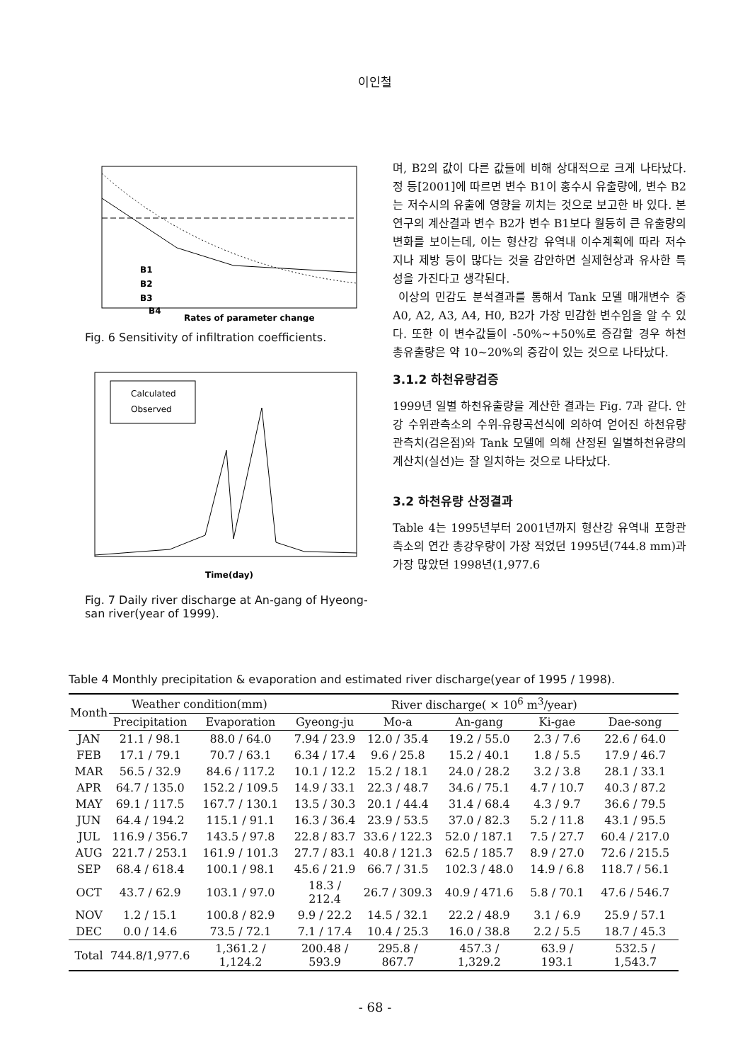이인철
B1
B2
B3
B4
Rates of parameter change
Fig. 6 Sensitivity of infiltration coefficients.
Calculated
Observed
Time(day)
Fig. 7 Daily river discharge at An-gang of Hyeong-san river(year of 1999).
며, B2의 값이 다른 값들에 비해 상대적으로 크게 나타났다. 정 등[2001]에 따르면 변수 B1이 홍수시 유출량에, 변수 B2는 저수시의 유출에 영향을 끼치는 것으로 보고한 바 있다. 본 연구의 계산결과 변수 B2가 변수 B1보다 월등히 큰 유출량의 변화를 보이는데, 이는 형산강 유역내 이수계획에 따라 저수지나 제방 등이 많다는 것을 감안하면 실제현상과 유사한 특성을 가진다고 생각된다.
이상의 민감도 분석결과를 통해서 Tank 모델 매개변수 중 A0, A2, A3, A4, H0, B2가 가장 민감한 변수임을 알 수 있다. 또한 이 변수값들이 -50%~+50%로 증감할 경우 하천 총유출량은 약 10~20%의 증감이 있는 것으로 나타났다.
3.1.2 하천유량검증
1999년 일별 하천유출량을 계산한 결과는 Fig. 7과 같다. 안강 수위관측소의 수위-유량곡선식에 의하여 얻어진 하천유량 관측치(검은점)와 Tank 모델에 의해 산정된 일별하천유량의 계산치(실선)는 잘 일치하는 것으로 나타났다.
3.2 하천유량 산정결과
Table 4는 1995년부터 2001년까지 형산강 유역내 포항관측소의 연간 총강우량이 가장 적었던 1995년(744.8 mm)과 가장 많았던 1998년(1,977.6
Table 4 Monthly precipitation & evaporation and estimated river discharge(year of 1995 / 1998).
| Month | Weather condition(mm) | | River discharge( × 10<sup>6</sup> m<sup>3</sup>/year) | | | | |
| --- | --- | --- | --- | --- | --- | --- | --- |
| | Precipitation | Evaporation | Gyeong-ju | Mo-a | An-gang | Ki-gae | Dae-song |
| JAN | 21.1 / 98.1 | 88.0 / 64.0 | 7.94 / 23.9 | 12.0 / 35.4 | 19.2 / 55.0 | 2.3 / 7.6 | 22.6 / 64.0 |
| FEB | 17.1 / 79.1 | 70.7 / 63.1 | 6.34 / 17.4 | 9.6 / 25.8 | 15.2 / 40.1 | 1.8 / 5.5 | 17.9 / 46.7 |
| MAR | 56.5 / 32.9 | 84.6 / 117.2 | 10.1 / 12.2 | 15.2 / 18.1 | 24.0 / 28.2 | 3.2 / 3.8 | 28.1 / 33.1 |
| APR | 64.7 / 135.0 | 152.2 / 109.5 | 14.9 / 33.1 | 22.3 / 48.7 | 34.6 / 75.1 | 4.7 / 10.7 | 40.3 / 87.2 |
| MAY | 69.1 / 117.5 | 167.7 / 130.1 | 13.5 / 30.3 | 20.1 / 44.4 | 31.4 / 68.4 | 4.3 / 9.7 | 36.6 / 79.5 |
| JUN | 64.4 / 194.2 | 115.1 / 91.1 | 16.3 / 36.4 | 23.9 / 53.5 | 37.0 / 82.3 | 5.2 / 11.8 | 43.1 / 95.5 |
| JUL | 116.9 / 356.7 | 143.5 / 97.8 | 22.8 / 83.7 | 33.6 / 122.3 | 52.0 / 187.1 | 7.5 / 27.7 | 60.4 / 217.0 |
| AUG | 221.7 / 253.1 | 161.9 / 101.3 | 27.7 / 83.1 | 40.8 / 121.3 | 62.5 / 185.7 | 8.9 / 27.0 | 72.6 / 215.5 |
| SEP | 68.4 / 618.4 | 100.1 / 98.1 | 45.6 / 21.9 | 66.7 / 31.5 | 102.3 / 48.0 | 14.9 / 6.8 | 118.7 / 56.1 |
| OCT | 43.7 / 62.9 | 103.1 / 97.0 | 18.3 / 212.4 | 26.7 / 309.3 | 40.9 / 471.6 | 5.8 / 70.1 | 47.6 / 546.7 |
| NOV | 1.2 / 15.1 | 100.8 / 82.9 | 9.9 / 22.2 | 14.5 / 32.1 | 22.2 / 48.9 | 3.1 / 6.9 | 25.9 / 57.1 |
| DEC | 0.0 / 14.6 | 73.5 / 72.1 | 7.1 / 17.4 | 10.4 / 25.3 | 16.0 / 38.8 | 2.2 / 5.5 | 18.7 / 45.3 |
| Total | 744.8/1,977.6 | 1,361.2 / 1,124.2 | 200.48 / 593.9 | 295.8 / 867.7 | 457.3 / 1,329.2 | 63.9 / 193.1 | 532.5 / 1,543.7 |
- 68 -